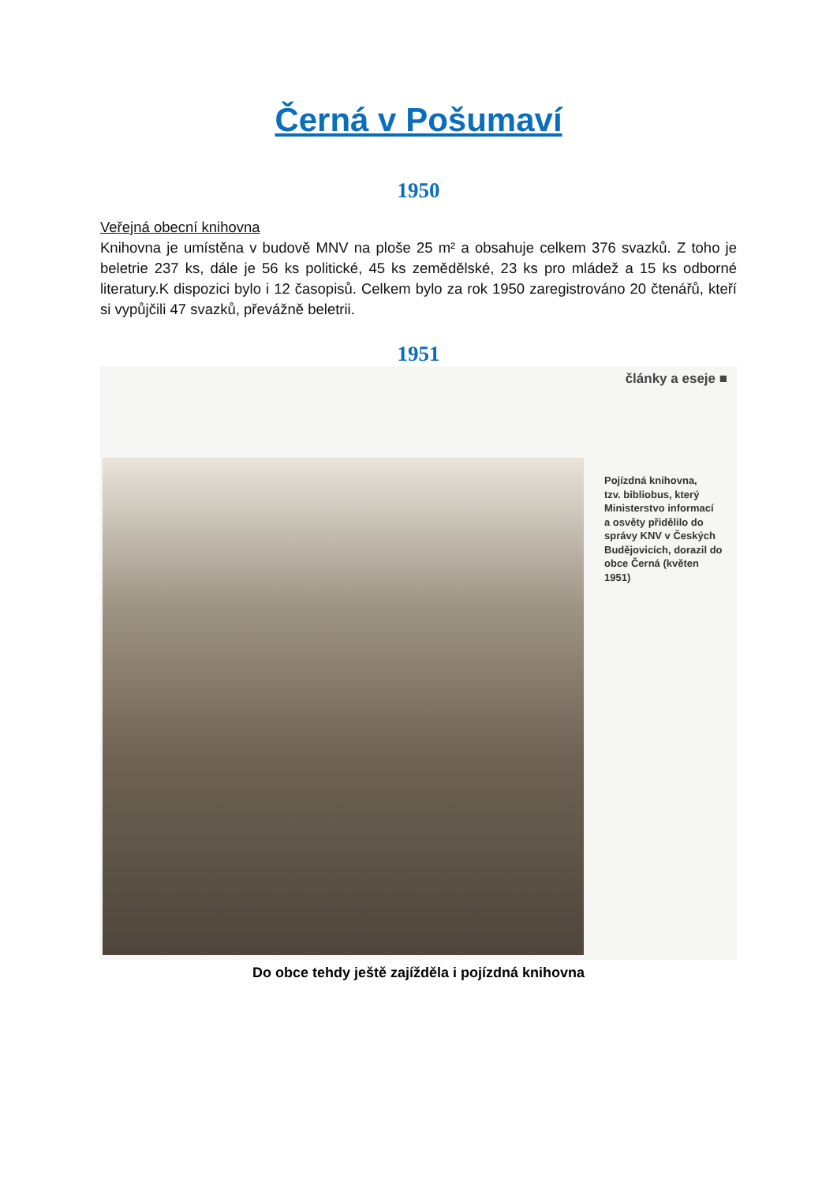Černá v Pošumaví
1950
Veřejná obecní knihovna
Knihovna je umístěna v budově MNV na ploše 25 m² a obsahuje celkem 376 svazků. Z toho je beletrie 237 ks, dále je 56 ks politické, 45 ks zemědělské, 23 ks pro mládež a 15 ks odborné literatury.K dispozici bylo i 12 časopisů. Celkem bylo za rok 1950 zaregistrováno 20 čtenářů, kteří si vypůjčili 47 svazků, převážně beletrii.
1951
články a eseje ■
Pojízdná knihovna,
tzv. bibliobus, který
Ministerstvo informací
a osvěty přidělilo do
správy KNV v Českých
Budějovicích, dorazil do
obce Černá (květen 1951)
Do obce tehdy ještě zajížděla i pojízdná knihovna